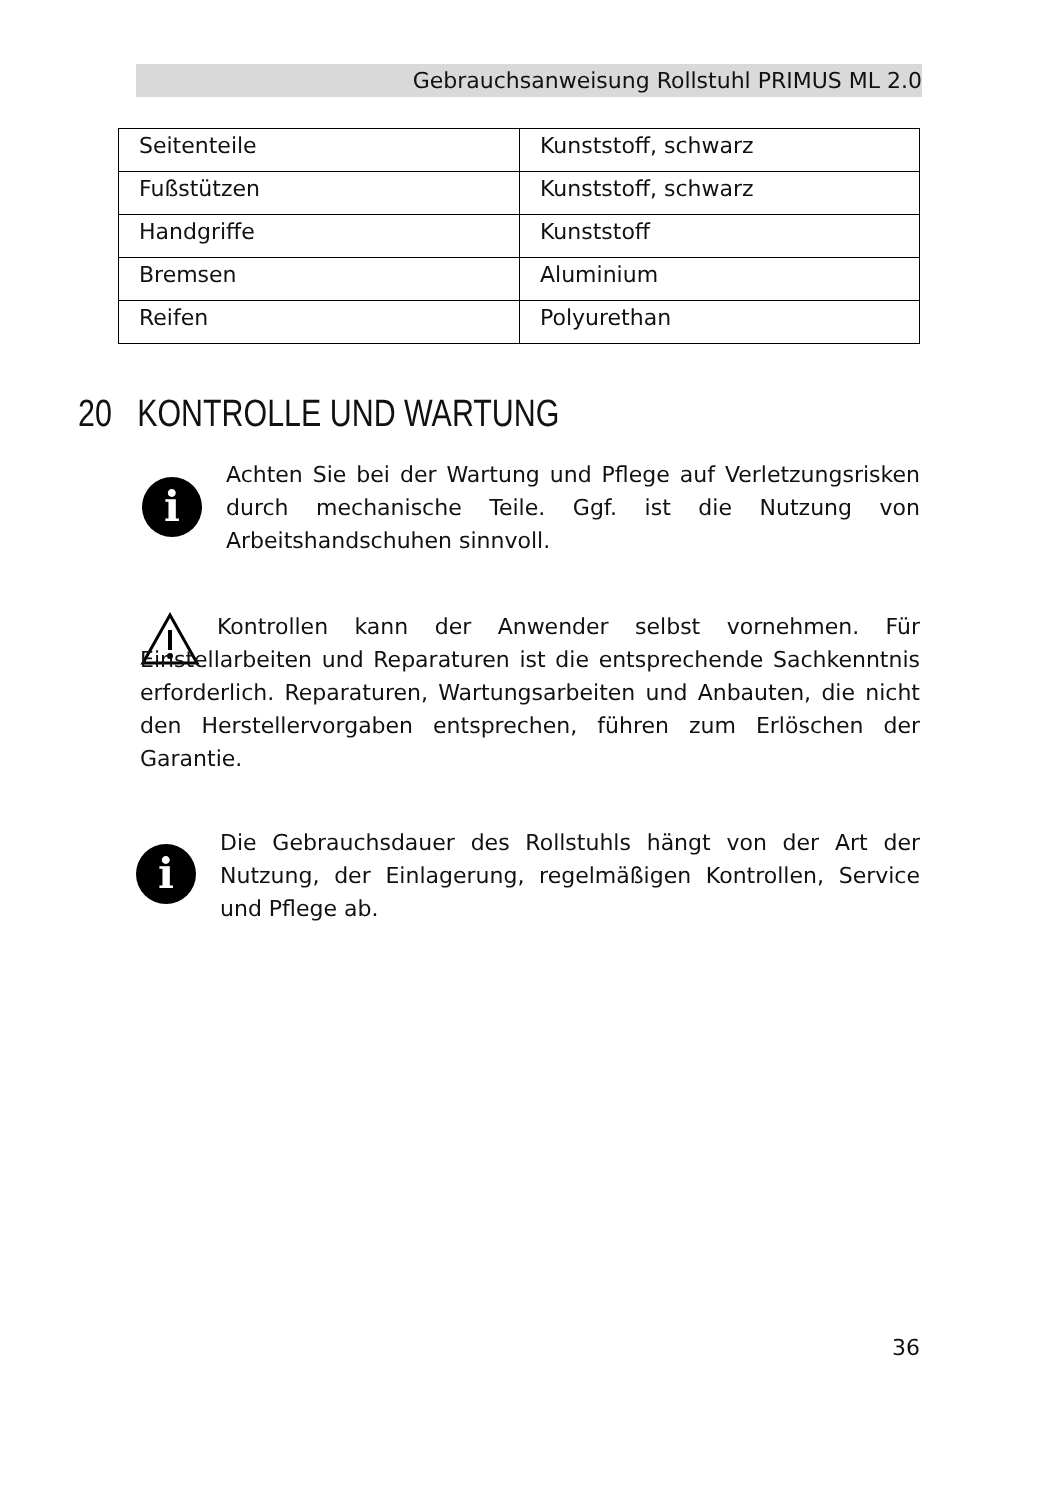Gebrauchsanweisung Rollstuhl PRIMUS ML 2.0
| Seitenteile | Kunststoff, schwarz |
| Fußstützen | Kunststoff, schwarz |
| Handgriffe | Kunststoff |
| Bremsen | Aluminium |
| Reifen | Polyurethan |
20 KONTROLLE UND WARTUNG
i
Achten Sie bei der Wartung und Pflege auf Verletzungsrisken durch mechanische Teile. Ggf. ist die Nutzung von Arbeitshandschuhen sinnvoll.
Kontrollen kann der Anwender selbst vornehmen. Für Einstellarbeiten und Reparaturen ist die entsprechende Sachkenntnis erforderlich. Reparaturen, Wartungsarbeiten und Anbauten, die nicht den Herstellervorgaben entsprechen, führen zum Erlöschen der Garantie.
i
Die Gebrauchsdauer des Rollstuhls hängt von der Art der Nutzung, der Einlagerung, regelmäßigen Kontrollen, Service und Pflege ab.
36